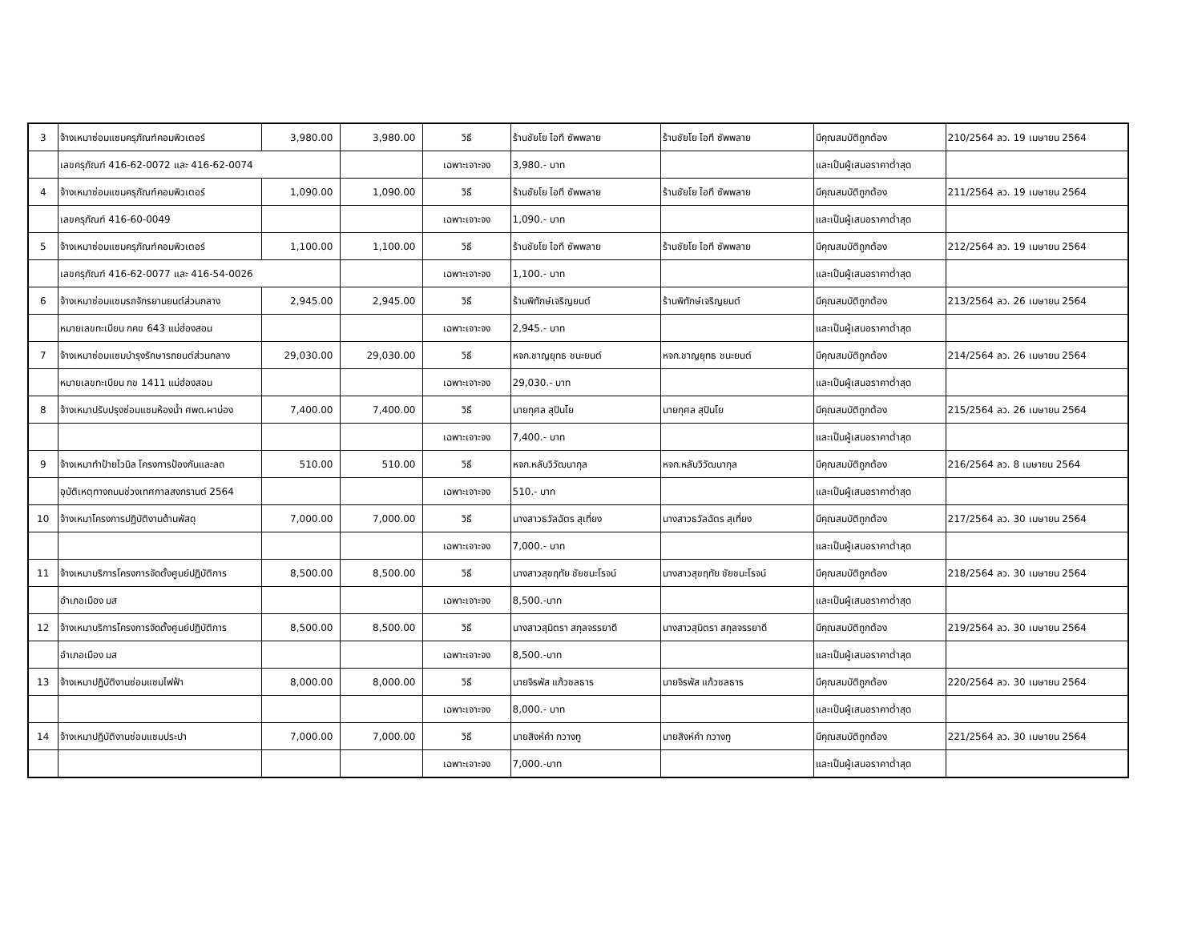| 3 | จ้างเหมาซ่อมแซมครุภัณฑ์คอมพิวเตอร์ | 3,980.00 | 3,980.00 | วิธี | ร้านชัยโย ไอที ซัพพลาย | ร้านชัยโย ไอที ซัพพลาย | มีคุณสมบัติถูกต้อง | 210/2564 ลว. 19 เมษายน 2564 |
| | เลขครุภัณฑ์ 416-62-0072 และ 416-62-0074 | | | เฉพาะเจาะจง | 3,980.- บาท | | และเป็นผู้เสนอราคาต่ำสุด | |
| 4 | จ้างเหมาซ่อมแซมครุภัณฑ์คอมพิวเตอร์ | 1,090.00 | 1,090.00 | วิธี | ร้านชัยโย ไอที ซัพพลาย | ร้านชัยโย ไอที ซัพพลาย | มีคุณสมบัติถูกต้อง | 211/2564 ลว. 19 เมษายน 2564 |
| | เลขครุภัณฑ์ 416-60-0049 | | | เฉพาะเจาะจง | 1,090.- บาท | | และเป็นผู้เสนอราคาต่ำสุด | |
| 5 | จ้างเหมาซ่อมแซมครุภัณฑ์คอมพิวเตอร์ | 1,100.00 | 1,100.00 | วิธี | ร้านชัยโย ไอที ซัพพลาย | ร้านชัยโย ไอที ซัพพลาย | มีคุณสมบัติถูกต้อง | 212/2564 ลว. 19 เมษายน 2564 |
| | เลขครุภัณฑ์ 416-62-0077 และ 416-54-0026 | | | เฉพาะเจาะจง | 1,100.- บาท | | และเป็นผู้เสนอราคาต่ำสุด | |
| 6 | จ้างเหมาซ่อมแซมรถจักรยานยนต์ส่วนกลาง | 2,945.00 | 2,945.00 | วิธี | ร้านพิทักษ์เจริญยนต์ | ร้านพิทักษ์เจริญยนต์ | มีคุณสมบัติถูกต้อง | 213/2564 ลว. 26 เมษายน 2564 |
| | หมายเลขทะเบียน กคข 643 แม่ฮ่องสอน | | | เฉพาะเจาะจง | 2,945.- บาท | | และเป็นผู้เสนอราคาต่ำสุด | |
| 7 | จ้างเหมาซ่อมแซมบำรุงรักษารถยนต์ส่วนกลาง | 29,030.00 | 29,030.00 | วิธี | หจก.ชาญยุทธ ชนะยนต์ | หจก.ชาญยุทธ ชนะยนต์ | มีคุณสมบัติถูกต้อง | 214/2564 ลว. 26 เมษายน 2564 |
| | หมายเลขทะเบียน กข 1411 แม่ฮ่องสอน | | | เฉพาะเจาะจง | 29,030.- บาท | | และเป็นผู้เสนอราคาต่ำสุด | |
| 8 | จ้างเหมาปรับปรุงซ่อมแซมห้องน้ำ ศพด.ผาบ่อง | 7,400.00 | 7,400.00 | วิธี | นายกุศล สุปินโย | นายกุศล สุปินโย | มีคุณสมบัติถูกต้อง | 215/2564 ลว. 26 เมษายน 2564 |
| | | | | เฉพาะเจาะจง | 7,400.- บาท | | และเป็นผู้เสนอราคาต่ำสุด | |
| 9 | จ้างเหมาทำป้ายไวนิล โครงการป้องกันและลด | 510.00 | 510.00 | วิธี | หจก.หลับวิวัฒนากุล | หจก.หลับวิวัฒนากุล | มีคุณสมบัติถูกต้อง | 216/2564 ลว. 8 เมษายน 2564 |
| | อุบัติเหตุทางถนนช่วงเทศกาลสงกรานต์ 2564 | | | เฉพาะเจาะจง | 510.- บาท | | และเป็นผู้เสนอราคาต่ำสุด | |
| 10 | จ้างเหมาโครงการปฏิบัติงานด้านพัสดุ | 7,000.00 | 7,000.00 | วิธี | นางสาวธวัลฉัตร สุเที่ยง | นางสาวธวัลฉัตร สุเที่ยง | มีคุณสมบัติถูกต้อง | 217/2564 ลว. 30 เมษายน 2564 |
| | | | | เฉพาะเจาะจง | 7,000.- บาท | | และเป็นผู้เสนอราคาต่ำสุด | |
| 11 | จ้างเหมาบริการโครงการจัดตั้งศูนย์ปฏิบัติการ | 8,500.00 | 8,500.00 | วิธี | นางสาวสุขฤทัย ชัยชนะโรจน์ | นางสาวสุขฤทัย ชัยชนะโรจน์ | มีคุณสมบัติถูกต้อง | 218/2564 ลว. 30 เมษายน 2564 |
| | อำเภอเมือง มส | | | เฉพาะเจาะจง | 8,500.-บาท | | และเป็นผู้เสนอราคาต่ำสุด | |
| 12 | จ้างเหมาบริการโครงการจัดตั้งศูนย์ปฏิบัติการ | 8,500.00 | 8,500.00 | วิธี | นางสาวสุมิตรา สกุลจรรยาดี | นางสาวสุมิตรา สกุลจรรยาดี | มีคุณสมบัติถูกต้อง | 219/2564 ลว. 30 เมษายน 2564 |
| | อำเภอเมือง มส | | | เฉพาะเจาะจง | 8,500.-บาท | | และเป็นผู้เสนอราคาต่ำสุด | |
| 13 | จ้างเหมาปฏิบัติงานซ่อมแซมไฟฟ้า | 8,000.00 | 8,000.00 | วิธี | นายจิรพัส แก้วชลธาร | นายจิรพัส แก้วชลธาร | มีคุณสมบัติถูกต้อง | 220/2564 ลว. 30 เมษายน 2564 |
| | | | | เฉพาะเจาะจง | 8,000.- บาท | | และเป็นผู้เสนอราคาต่ำสุด | |
| 14 | จ้างเหมาปฏิบัติงานซ่อมแซมประปา | 7,000.00 | 7,000.00 | วิธี | นายสิงห์คำ กวางทู | นายสิงห์คำ กวางทู | มีคุณสมบัติถูกต้อง | 221/2564 ลว. 30 เมษายน 2564 |
| | | | | เฉพาะเจาะจง | 7,000.-บาท | | และเป็นผู้เสนอราคาต่ำสุด | |